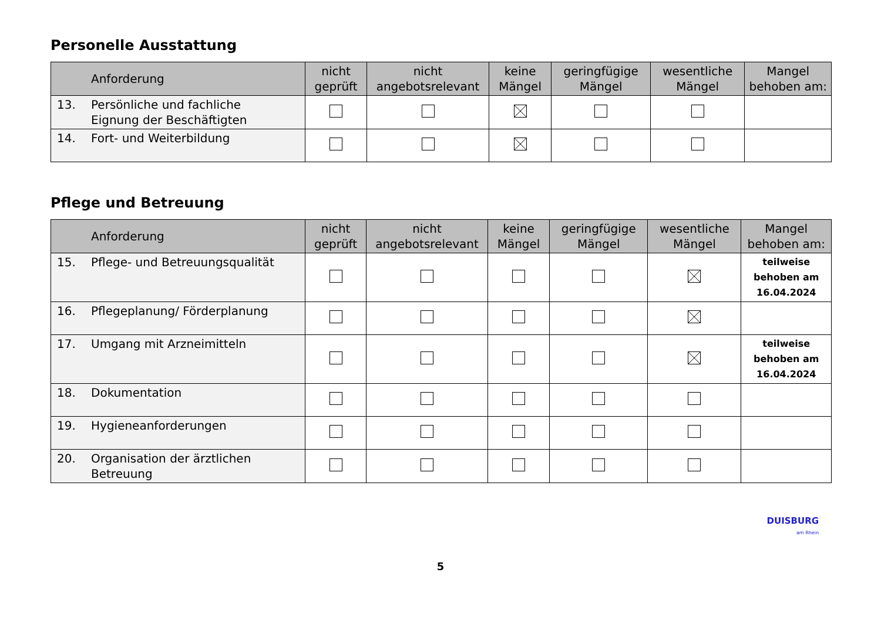Personelle Ausstattung
| Anforderung | nicht geprüft | nicht angebotsrelevant | keine Mängel | geringfügige Mängel | wesentliche Mängel | Mangel behoben am: |
| --- | --- | --- | --- | --- | --- | --- |
| 13. Persönliche und fachliche Eignung der Beschäftigten | | | | | | |
| 14. Fort- und Weiterbildung | | | | | | |
Pflege und Betreuung
| Anforderung | nicht geprüft | nicht angebotsrelevant | keine Mängel | geringfügige Mängel | wesentliche Mängel | Mangel behoben am: |
| --- | --- | --- | --- | --- | --- | --- |
| 15. Pflege- und Betreuungsqualität | | | | | | teilweise behoben am 16.04.2024 |
| 16. Pflegeplanung/ Förderplanung | | | | | | |
| 17. Umgang mit Arzneimitteln | | | | | | teilweise behoben am 16.04.2024 |
| 18. Dokumentation | | | | | | |
| 19. Hygieneanforderungen | | | | | | |
| 20. Organisation der ärztlichen Betreuung | | | | | | |
DUISBURG
am Rhein
5